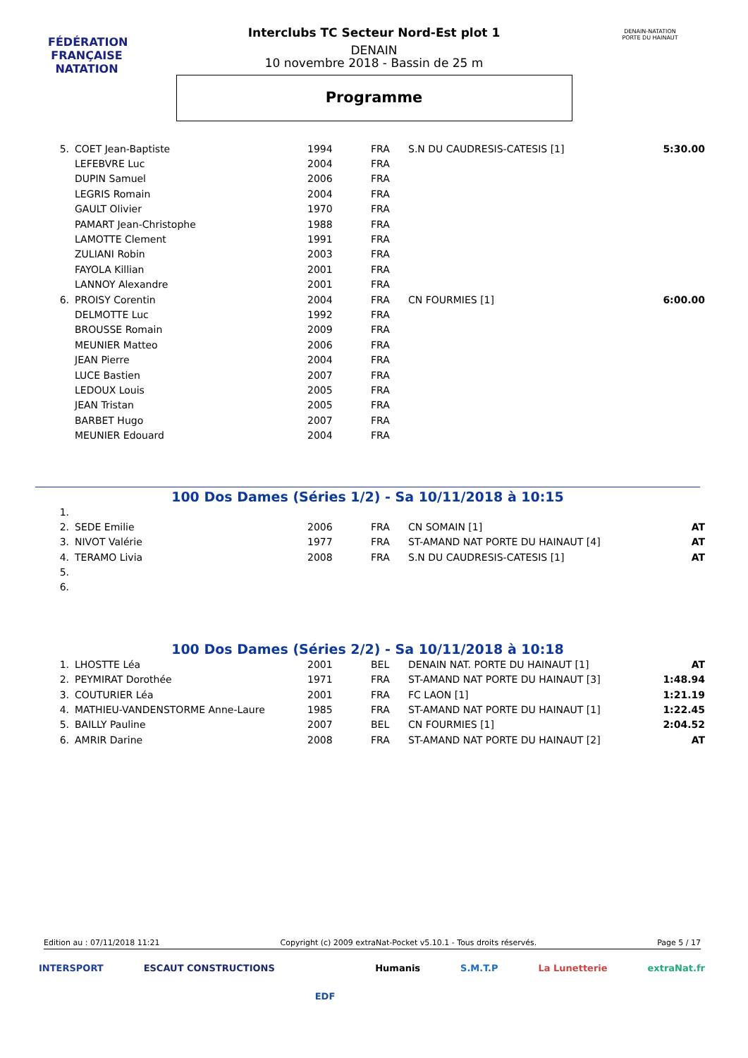FÉDÉRATION FRANÇAISE
NATATION
DENAIN-NATATION
PORTE DU HAINAUT
Interclubs TC Secteur Nord-Est plot 1
DENAIN
10 novembre 2018 - Bassin de 25 m
Programme
| 5. | COET Jean-Baptiste | 1994 | FRA | S.N DU CAUDRESIS-CATESIS [1] | 5:30.00 |
| | LEFEBVRE Luc | 2004 | FRA | | |
| | DUPIN Samuel | 2006 | FRA | | |
| | LEGRIS Romain | 2004 | FRA | | |
| | GAULT Olivier | 1970 | FRA | | |
| | PAMART Jean-Christophe | 1988 | FRA | | |
| | LAMOTTE Clement | 1991 | FRA | | |
| | ZULIANI Robin | 2003 | FRA | | |
| | FAYOLA Killian | 2001 | FRA | | |
| | LANNOY Alexandre | 2001 | FRA | | |
| 6. | PROISY Corentin | 2004 | FRA | CN FOURMIES [1] | 6:00.00 |
| | DELMOTTE Luc | 1992 | FRA | | |
| | BROUSSE Romain | 2009 | FRA | | |
| | MEUNIER Matteo | 2006 | FRA | | |
| | JEAN Pierre | 2004 | FRA | | |
| | LUCE Bastien | 2007 | FRA | | |
| | LEDOUX Louis | 2005 | FRA | | |
| | JEAN Tristan | 2005 | FRA | | |
| | BARBET Hugo | 2007 | FRA | | |
| | MEUNIER Edouard | 2004 | FRA | | |
100 Dos Dames (Séries 1/2) - Sa 10/11/2018 à 10:15
| 1. | | | | | |
| 2. | SEDE Emilie | 2006 | FRA | CN SOMAIN [1] | AT |
| 3. | NIVOT Valérie | 1977 | FRA | ST-AMAND NAT PORTE DU HAINAUT [4] | AT |
| 4. | TERAMO Livia | 2008 | FRA | S.N DU CAUDRESIS-CATESIS [1] | AT |
| 5. | | | | | |
| 6. | | | | | |
100 Dos Dames (Séries 2/2) - Sa 10/11/2018 à 10:18
| 1. | LHOSTTE Léa | 2001 | BEL | DENAIN NAT. PORTE DU HAINAUT [1] | AT |
| 2. | PEYMIRAT Dorothée | 1971 | FRA | ST-AMAND NAT PORTE DU HAINAUT [3] | 1:48.94 |
| 3. | COUTURIER Léa | 2001 | FRA | FC LAON [1] | 1:21.19 |
| 4. | MATHIEU-VANDENSTORME Anne-Laure | 1985 | FRA | ST-AMAND NAT PORTE DU HAINAUT [1] | 1:22.45 |
| 5. | BAILLY Pauline | 2007 | BEL | CN FOURMIES [1] | 2:04.52 |
| 6. | AMRIR Darine | 2008 | FRA | ST-AMAND NAT PORTE DU HAINAUT [2] | AT |
Edition au : 07/11/2018 11:21 Copyright (c) 2009 extraNat-Pocket v5.10.1 - Tous droits réservés. Page 5 / 17
INTERSPORT ESCAUT CONSTRUCTIONS EDF Humanis S.M.T.P La Lunetterie extraNat.fr